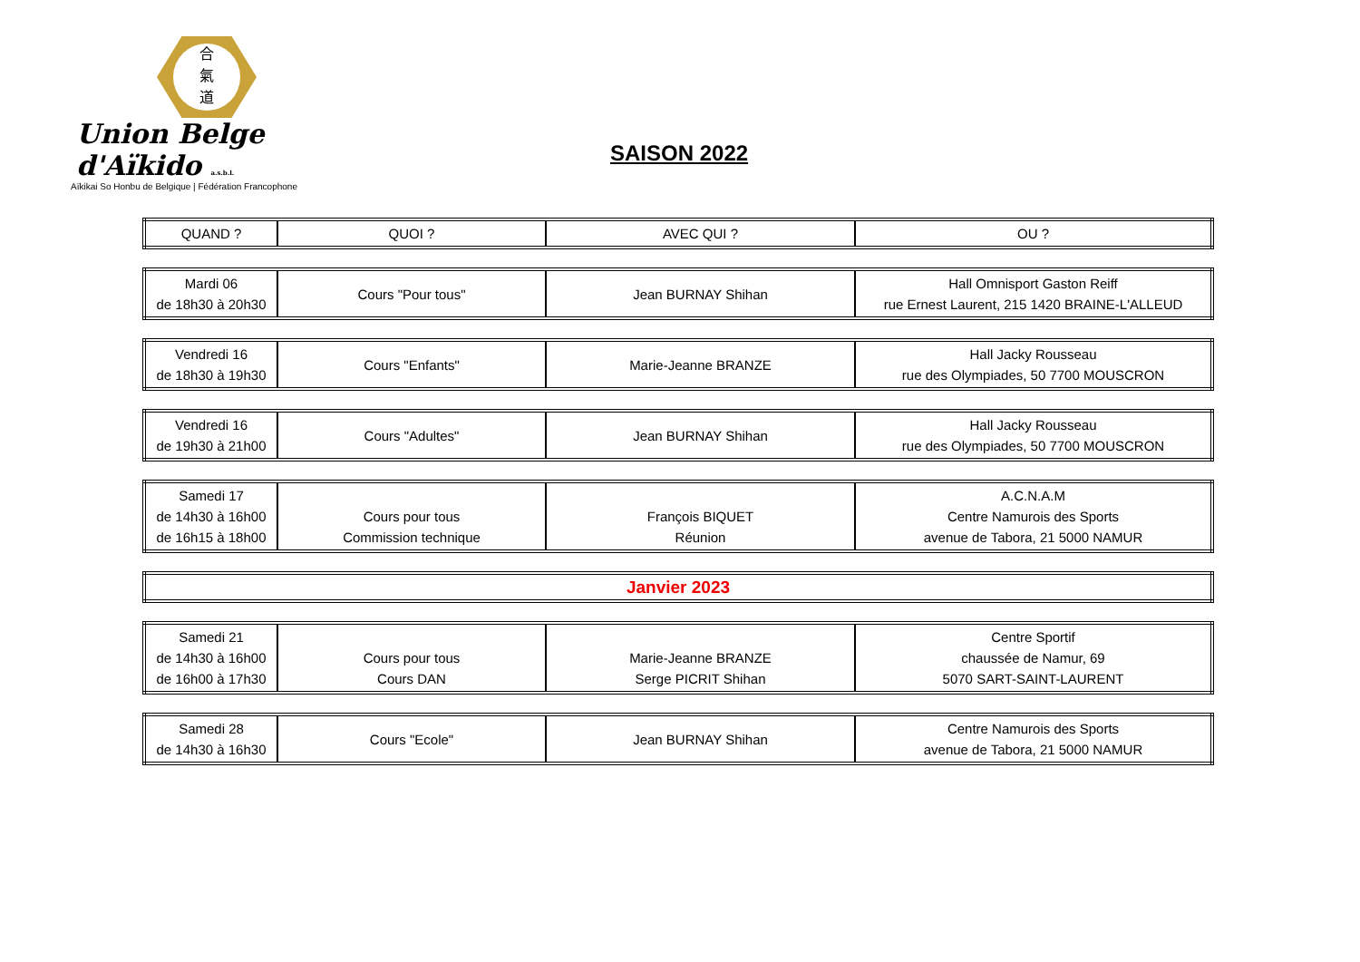合
氣
道
Union Belge d'Aïkido a.s.b.l.
Aïkikai So Honbu de Belgique | Fédération Francophone
SAISON 2022
| QUAND ? | QUOI ? | AVEC QUI ? | OU ? |
| Mardi 06 de 18h30 à 20h30 | Cours "Pour tous" | Jean BURNAY Shihan | Hall Omnisport Gaston Reiff rue Ernest Laurent, 215 1420 BRAINE-L'ALLEUD |
| Vendredi 16 de 18h30 à 19h30 | Cours "Enfants" | Marie-Jeanne BRANZE | Hall Jacky Rousseau rue des Olympiades, 50 7700 MOUSCRON |
| Vendredi 16 de 19h30 à 21h00 | Cours "Adultes" | Jean BURNAY Shihan | Hall Jacky Rousseau rue des Olympiades, 50 7700 MOUSCRON |
| Samedi 17 de 14h30 à 16h00 de 16h15 à 18h00 | Cours pour tous Commission technique | François BIQUET Réunion | A.C.N.A.M Centre Namurois des Sports avenue de Tabora, 21 5000 NAMUR |
| Janvier 2023 |
| Samedi 21 de 14h30 à 16h00 de 16h00 à 17h30 | Cours pour tous Cours DAN | Marie-Jeanne BRANZE Serge PICRIT Shihan | Centre Sportif chaussée de Namur, 69 5070 SART-SAINT-LAURENT |
| Samedi 28 de 14h30 à 16h30 | Cours "Ecole" | Jean BURNAY Shihan | Centre Namurois des Sports avenue de Tabora, 21 5000 NAMUR |